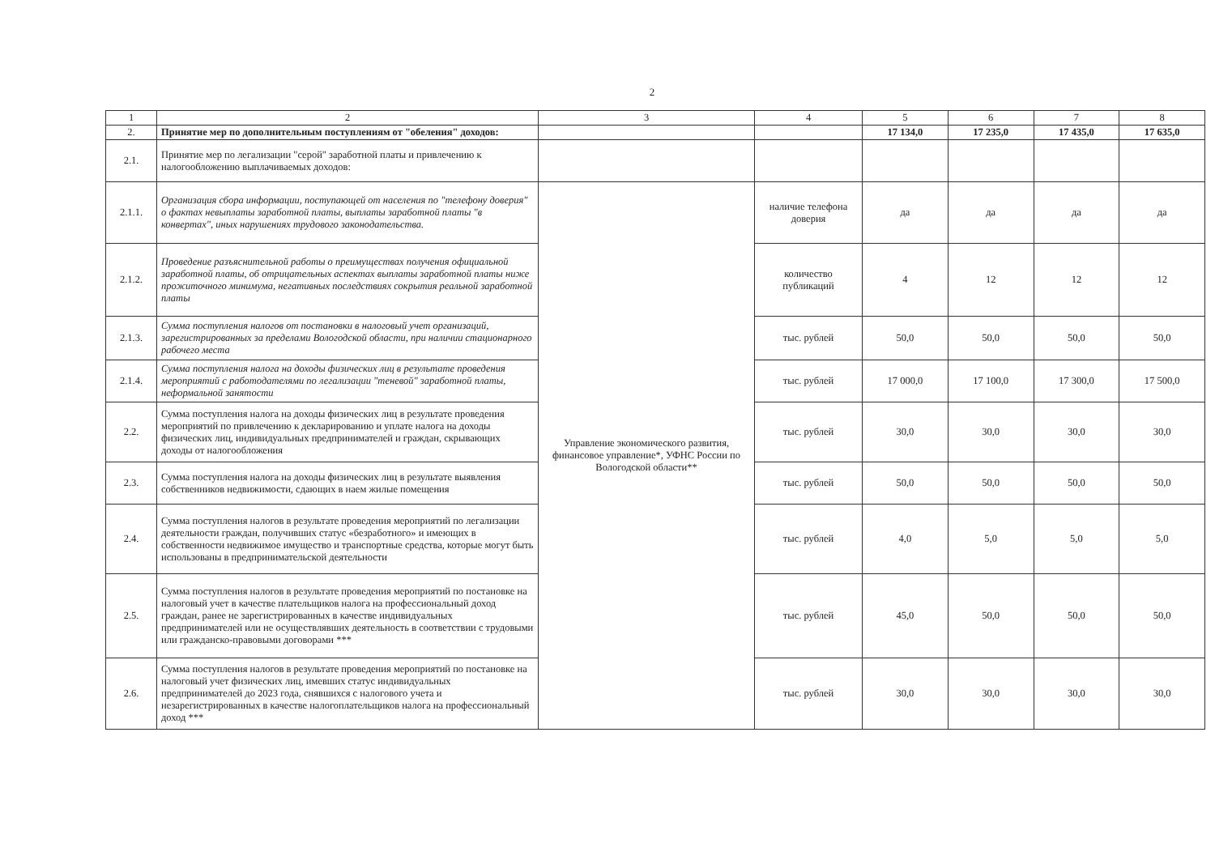2
| 1 | 2 | 3 | 4 | 5 | 6 | 7 | 8 |
| --- | --- | --- | --- | --- | --- | --- | --- |
| 2. | Принятие мер по дополнительным поступлениям от "обеления" доходов: | | | 17 134,0 | 17 235,0 | 17 435,0 | 17 635,0 |
| 2.1. | Принятие мер по легализации "серой" заработной платы и привлечению к налогообложению выплачиваемых доходов: | | | | | | |
| 2.1.1. | Организация сбора информации, поступающей от населения по "телефону доверия" о фактах невыплаты заработной платы, выплаты заработной платы "в конвертах", иных нарушениях трудового законодательства. | Управление экономического развития, финансовое управление*, УФНС России по Вологодской области** | наличие телефона доверия | да | да | да | да |
| 2.1.2. | Проведение разъяснительной работы о преимуществах получения официальной заработной платы, об отрицательных аспектах выплаты заработной платы ниже прожиточного минимума, негативных последствиях сокрытия реальной заработной платы | | количество публикаций | 4 | 12 | 12 | 12 |
| 2.1.3. | Сумма поступления налогов от постановки в налоговый учет организаций, зарегистрированных за пределами Вологодской области, при наличии стационарного рабочего места | | тыс. рублей | 50,0 | 50,0 | 50,0 | 50,0 |
| 2.1.4. | Сумма поступления налога на доходы физических лиц в результате проведения мероприятий с работодателями по легализации "теневой" заработной платы, неформальной занятости | | тыс. рублей | 17 000,0 | 17 100,0 | 17 300,0 | 17 500,0 |
| 2.2. | Сумма поступления налога на доходы физических лиц в результате проведения мероприятий по привлечению к декларированию и уплате налога на доходы физических лиц, индивидуальных предпринимателей и граждан, скрывающих доходы от налогообложения | | тыс. рублей | 30,0 | 30,0 | 30,0 | 30,0 |
| 2.3. | Сумма поступления налога на доходы физических лиц в результате выявления собственников недвижимости, сдающих в наем жилые помещения | | тыс. рублей | 50,0 | 50,0 | 50,0 | 50,0 |
| 2.4. | Сумма поступления налогов в результате проведения мероприятий по легализации деятельности граждан, получивших статус «безработного» и имеющих в собственности недвижимое имущество и транспортные средства, которые могут быть использованы в предпринимательской деятельности | | тыс. рублей | 4,0 | 5,0 | 5,0 | 5,0 |
| 2.5. | Сумма поступления налогов в результате проведения мероприятий по постановке на налоговый учет в качестве плательщиков налога на профессиональный доход граждан, ранее не зарегистрированных в качестве индивидуальных предпринимателей или не осуществлявших деятельность в соответствии с трудовыми или гражданско-правовыми договорами *** | | тыс. рублей | 45,0 | 50,0 | 50,0 | 50,0 |
| 2.6. | Сумма поступления налогов в результате проведения мероприятий по постановке на налоговый учет физических лиц, имевших статус индивидуальных предпринимателей до 2023 года, снявшихся с налогового учета и незарегистрированных в качестве налогоплательщиков налога на профессиональный доход *** | | тыс. рублей | 30,0 | 30,0 | 30,0 | 30,0 |